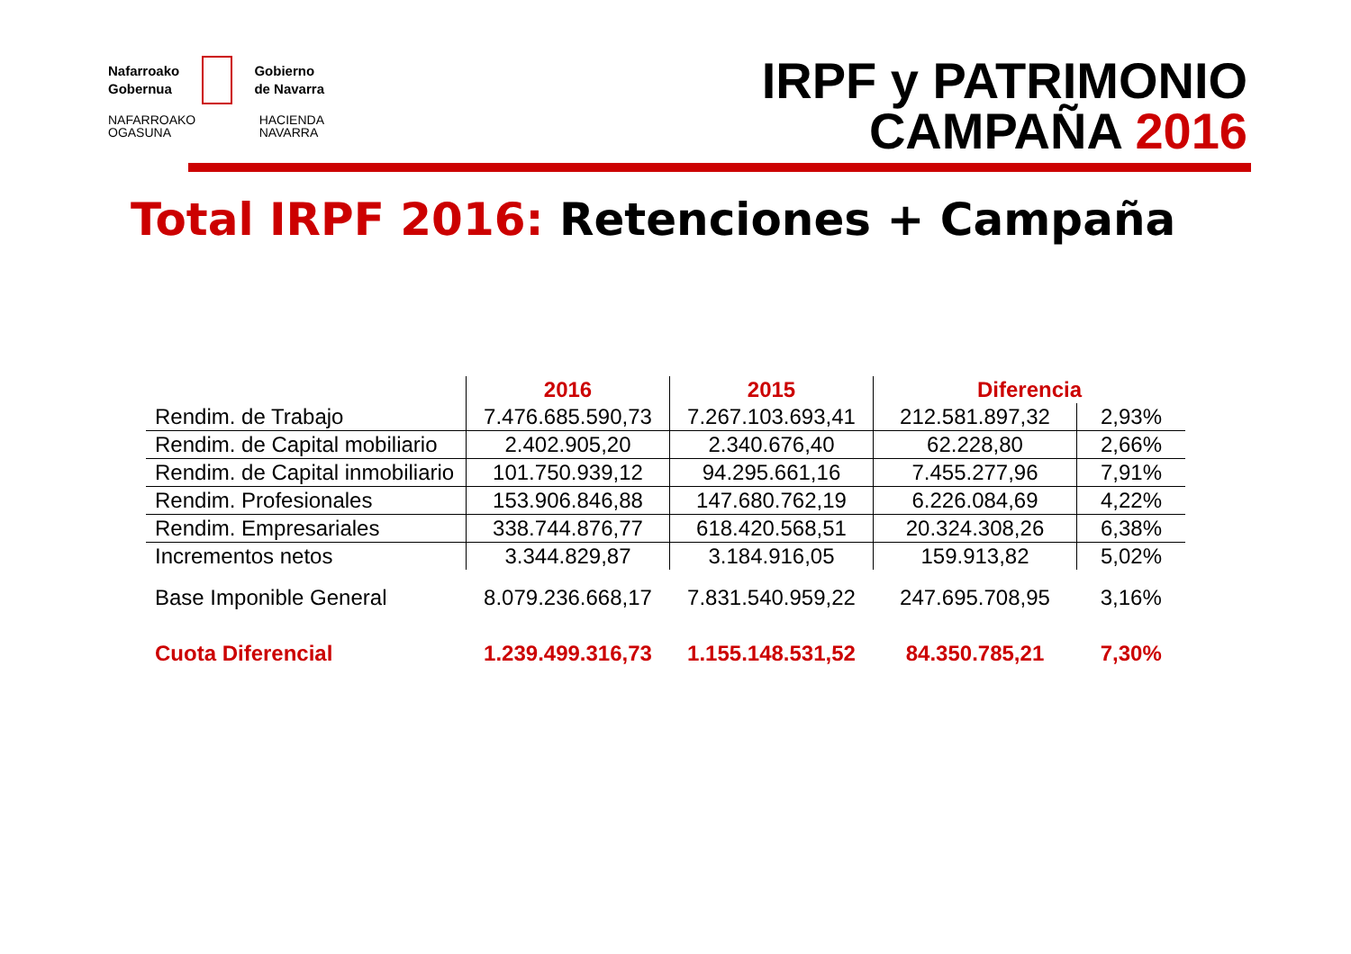Nafarroako
Gobernua
Gobierno
de Navarra
NAFARROAKO
OGASUNA
HACIENDA
NAVARRA
IRPF y PATRIMONIO
CAMPAÑA 2016
Total IRPF 2016: Retenciones + Campaña
| | 2016 | 2015 | Diferencia | |
| --- | --- | --- | --- | --- |
| Rendim. de Trabajo | 7.476.685.590,73 | 7.267.103.693,41 | 212.581.897,32 | 2,93% |
| Rendim. de Capital mobiliario | 2.402.905,20 | 2.340.676,40 | 62.228,80 | 2,66% |
| Rendim. de Capital inmobiliario | 101.750.939,12 | 94.295.661,16 | 7.455.277,96 | 7,91% |
| Rendim. Profesionales | 153.906.846,88 | 147.680.762,19 | 6.226.084,69 | 4,22% |
| Rendim. Empresariales | 338.744.876,77 | 618.420.568,51 | 20.324.308,26 | 6,38% |
| Incrementos netos | 3.344.829,87 | 3.184.916,05 | 159.913,82 | 5,02% |
| Base Imponible General | 8.079.236.668,17 | 7.831.540.959,22 | 247.695.708,95 | 3,16% |
| Cuota Diferencial | 1.239.499.316,73 | 1.155.148.531,52 | 84.350.785,21 | 7,30% |